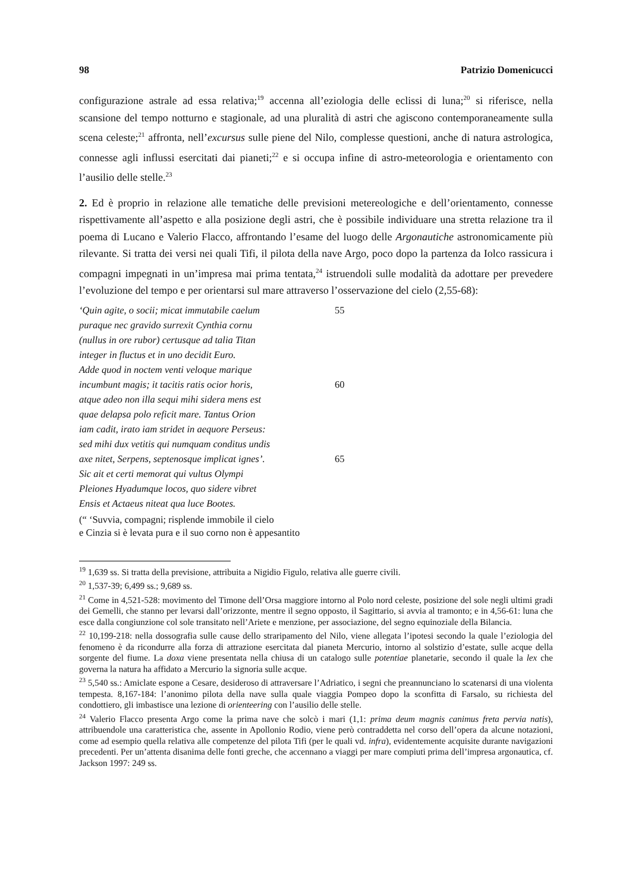98 Patrizio Domenicucci
configurazione astrale ad essa relativa;<sup>19</sup> accenna all’eziologia delle eclissi di luna;<sup>20</sup> si riferisce, nella scansione del tempo notturno e stagionale, ad una pluralità di astri che agiscono contemporaneamente sulla scena celeste;<sup>21</sup> affronta, nell’excursus sulle piene del Nilo, complesse questioni, anche di natura astrologica, connesse agli influssi esercitati dai pianeti;<sup>22</sup> e si occupa infine di astro-meteorologia e orientamento con l’ausilio delle stelle.<sup>23</sup>
2. Ed è proprio in relazione alle tematiche delle previsioni metereologiche e dell’orientamento, connesse rispettivamente all’aspetto e alla posizione degli astri, che è possibile individuare una stretta relazione tra il poema di Lucano e Valerio Flacco, affrontando l’esame del luogo delle Argonautiche astronomicamente più rilevante. Si tratta dei versi nei quali Tifi, il pilota della nave Argo, poco dopo la partenza da Iolco rassicura i compagni impegnati in un’impresa mai prima tentata,<sup>24</sup> istruendoli sulle modalità da adottare per prevedere l’evoluzione del tempo e per orientarsi sul mare attraverso l’osservazione del cielo (2,55-68):
‘Quin agite, o socii; micat immutabile caelum 55
puraque nec gravido surrexit Cynthia cornu
(nullus in ore rubor) certusque ad talia Titan
integer in fluctus et in uno decidit Euro.
Adde quod in noctem venti veloque marique
incumbunt magis; it tacitis ratis ocior horis, 60
atque adeo non illa sequi mihi sidera mens est
quae delapsa polo reficit mare. Tantus Orion
iam cadit, irato iam stridet in aequore Perseus:
sed mihi dux vetitis qui numquam conditus undis
axe nitet, Serpens, septenosque implicat ignes’. 65
Sic ait et certi memorat qui vultus Olympi
Pleiones Hyadumque locos, quo sidere vibret
Ensis et Actaeus niteat qua luce Bootes.
(“ ‘Suvvia, compagni; risplende immobile il cielo
e Cinzia si è levata pura e il suo corno non è appesantito
<sup>19</sup> 1,639 ss. Si tratta della previsione, attribuita a Nigidio Figulo, relativa alle guerre civili.
<sup>20</sup> 1,537-39; 6,499 ss.; 9,689 ss.
<sup>21</sup> Come in 4,521-528: movimento del Timone dell’Orsa maggiore intorno al Polo nord celeste, posizione del sole negli ultimi gradi dei Gemelli, che stanno per levarsi dall’orizzonte, mentre il segno opposto, il Sagittario, si avvia al tramonto; e in 4,56-61: luna che esce dalla congiunzione col sole transitato nell’Ariete e menzione, per associazione, del segno equinoziale della Bilancia.
<sup>22</sup> 10,199-218: nella dossografia sulle cause dello straripamento del Nilo, viene allegata l’ipotesi secondo la quale l’eziologia del fenomeno è da ricondurre alla forza di attrazione esercitata dal pianeta Mercurio, intorno al solstizio d’estate, sulle acque della sorgente del fiume. La doxa viene presentata nella chiusa di un catalogo sulle potentiae planetarie, secondo il quale la lex che governa la natura ha affidato a Mercurio la signoria sulle acque.
<sup>23</sup> 5,540 ss.: Amiclate espone a Cesare, desideroso di attraversare l’Adriatico, i segni che preannunciano lo scatenarsi di una violenta tempesta. 8,167-184: l’anonimo pilota della nave sulla quale viaggia Pompeo dopo la sconfitta di Farsalo, su richiesta del condottiero, gli imbastisce una lezione di orienteering con l’ausilio delle stelle.
<sup>24</sup> Valerio Flacco presenta Argo come la prima nave che solcò i mari (1,1: prima deum magnis canimus freta pervia natis), attribuendole una caratteristica che, assente in Apollonio Rodio, viene però contraddetta nel corso dell’opera da alcune notazioni, come ad esempio quella relativa alle competenze del pilota Tifi (per le quali vd. infra), evidentemente acquisite durante navigazioni precedenti. Per un’attenta disanima delle fonti greche, che accennano a viaggi per mare compiuti prima dell’impresa argonautica, cf. Jackson 1997: 249 ss.